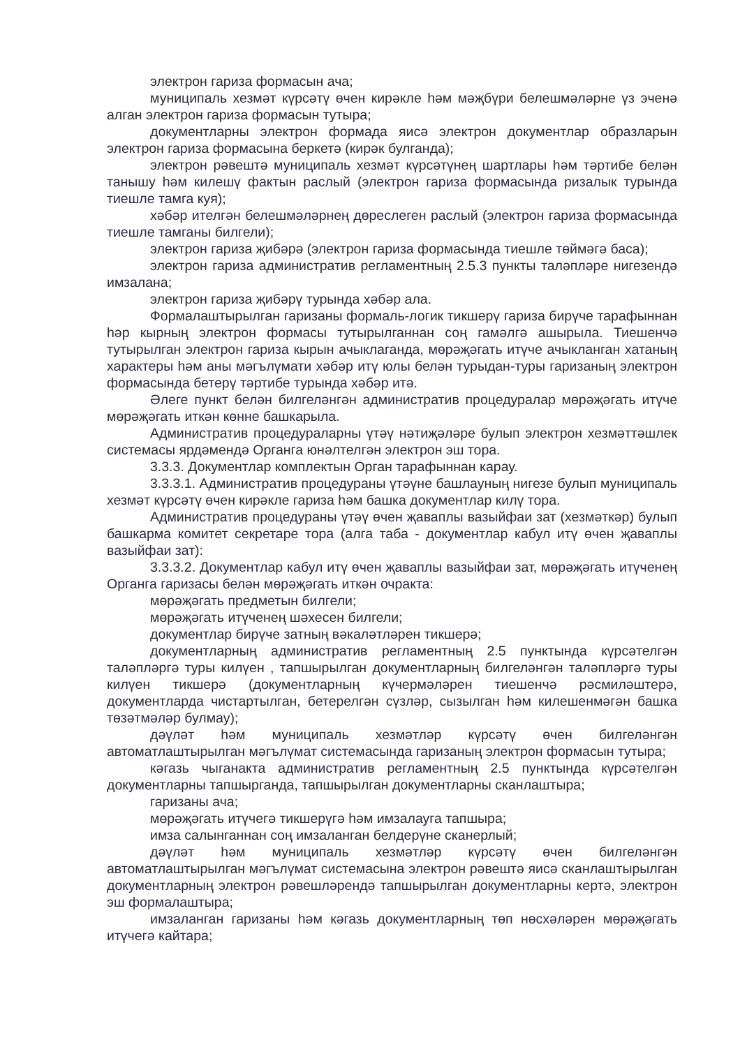электрон гариза формасын ача;
муниципаль хезмәт күрсәтү өчен кирәкле һәм мәҗбүри белешмәләрне үз эченә алган электрон гариза формасын тутыра;
документларны электрон формада яисә электрон документлар образларын электрон гариза формасына беркетә (кирәк булганда);
электрон рәвештә муниципаль хезмәт күрсәтүнең шартлары һәм тәртибе белән танышу һәм килешү фактын раслый (электрон гариза формасында ризалык турында тиешле тамга куя);
хәбәр ителгән белешмәләрнең дөреслеген раслый (электрон гариза формасында тиешле тамганы билгели);
электрон гариза җибәрә (электрон гариза формасында тиешле төймәгә баса);
электрон гариза административ регламентның 2.5.3 пункты таләпләре нигезендә имзалана;
электрон гариза җибәрү турында хәбәр ала.
Формалаштырылган гаризаны формаль-логик тикшерү гариза бирүче тарафыннан һәр кырның электрон формасы тутырылганнан соң гамәлгә ашырыла. Тиешенчә тутырылган электрон гариза кырын ачыклаганда, мөрәҗәгать итүче ачыкланган хатаның характеры һәм аны мәгълүмати хәбәр итү юлы белән турыдан-туры гаризаның электрон формасында бетерү тәртибе турында хәбәр итә.
Әлеге пункт белән билгеләнгән административ процедуралар мөрәҗәгать итүче мөрәҗәгать иткән көнне башкарыла.
Административ процедураларны үтәү нәтиҗәләре булып электрон хезмәттәшлек системасы ярдәмендә Органга юнәлтелгән электрон эш тора.
3.3.3. Документлар комплектын Орган тарафыннан карау.
3.3.3.1. Административ процедураны үтәүне башлауның нигезе булып муниципаль хезмәт күрсәтү өчен кирәкле гариза һәм башка документлар килү тора.
Административ процедураны үтәү өчен җаваплы вазыйфаи зат (хезмәткәр) булып башкарма комитет секретаре тора (алга таба - документлар кабул итү өчен җаваплы вазыйфаи зат):
3.3.3.2. Документлар кабул итү өчен җаваплы вазыйфаи зат, мөрәҗәгать итүченең Органга гаризасы белән мөрәҗәгать иткән очракта:
мөрәҗәгать предметын билгели;
мөрәҗәгать итүченең шәхесен билгели;
документлар бирүче затның вәкаләтләрен тикшерә;
документларның административ регламентның 2.5 пунктында күрсәтелгән таләпләргә туры килүен , тапшырылган документларның билгеләнгән таләпләргә туры килүен тикшерә (документларның күчермәләрен тиешенчә рәсмиләштерә, документларда чистартылган, бетерелгән сүзләр, сызылган һәм килешенмәгән башка төзәтмәләр булмау);
дәүләт һәм муниципаль хезмәтләр күрсәтү өчен билгеләнгән автоматлаштырылган мәгълүмат системасында гаризаның электрон формасын тутыра;
кәгазь чыганакта административ регламентның 2.5 пунктында күрсәтелгән документларны тапшырганда, тапшырылган документларны сканлаштыра;
гаризаны ача;
мөрәҗәгать итүчегә тикшерүгә һәм имзалауга тапшыра;
имза салынганнан соң имзаланган белдерүне сканерлый;
дәүләт һәм муниципаль хезмәтләр күрсәтү өчен билгеләнгән автоматлаштырылган мәгълүмат системасына электрон рәвештә яисә сканлаштырылган документларның электрон рәвешләрендә тапшырылган документларны кертә, электрон эш формалаштыра;
имзаланган гаризаны һәм кәгазь документларның төп нөсхәләрен мөрәҗәгать итүчегә кайтара;